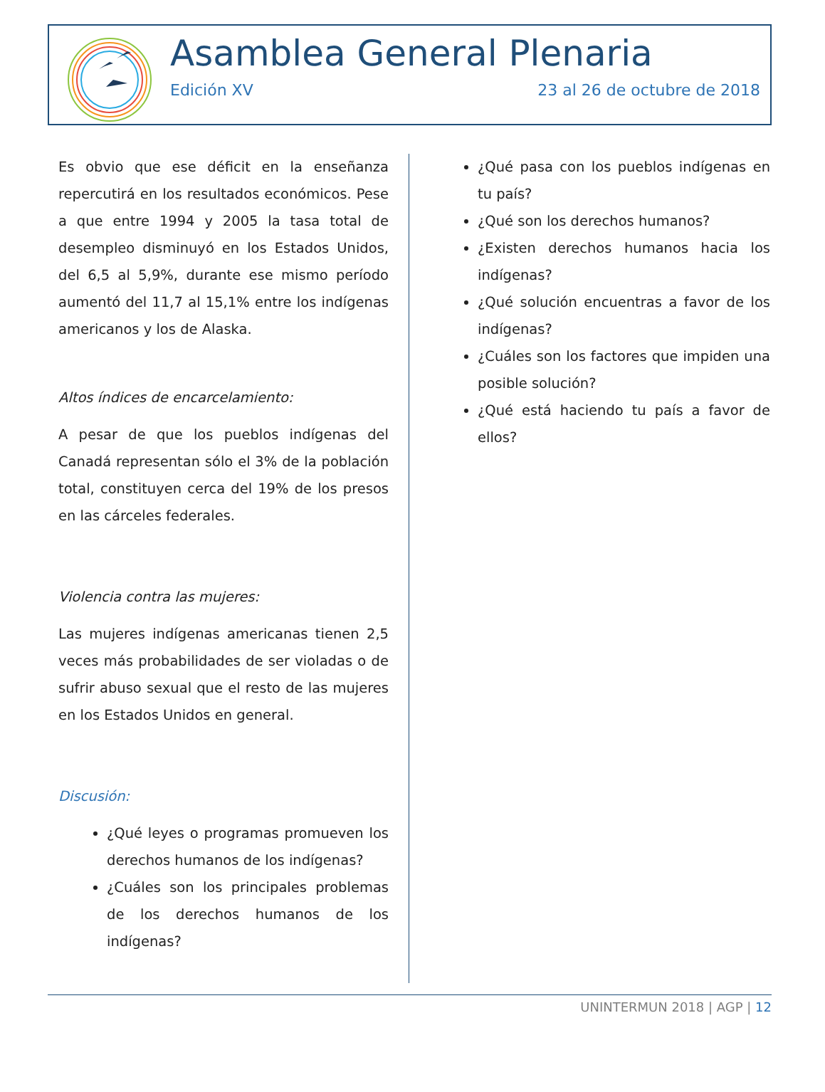Asamblea General Plenaria
Edición XV 23 al 26 de octubre de 2018
Es obvio que ese déficit en la enseñanza repercutirá en los resultados económicos. Pese a que entre 1994 y 2005 la tasa total de desempleo disminuyó en los Estados Unidos, del 6,5 al 5,9%, durante ese mismo período aumentó del 11,7 al 15,1% entre los indígenas americanos y los de Alaska.
Altos índices de encarcelamiento:
A pesar de que los pueblos indígenas del Canadá representan sólo el 3% de la población total, constituyen cerca del 19% de los presos en las cárceles federales.
Violencia contra las mujeres:
Las mujeres indígenas americanas tienen 2,5 veces más probabilidades de ser violadas o de sufrir abuso sexual que el resto de las mujeres en los Estados Unidos en general.
Discusión:
¿Qué leyes o programas promueven los derechos humanos de los indígenas?
¿Cuáles son los principales problemas de los derechos humanos de los indígenas?
¿Qué pasa con los pueblos indígenas en tu país?
¿Qué son los derechos humanos?
¿Existen derechos humanos hacia los indígenas?
¿Qué solución encuentras a favor de los indígenas?
¿Cuáles son los factores que impiden una posible solución?
¿Qué está haciendo tu país a favor de ellos?
UNINTERMUN 2018 | AGP | 12